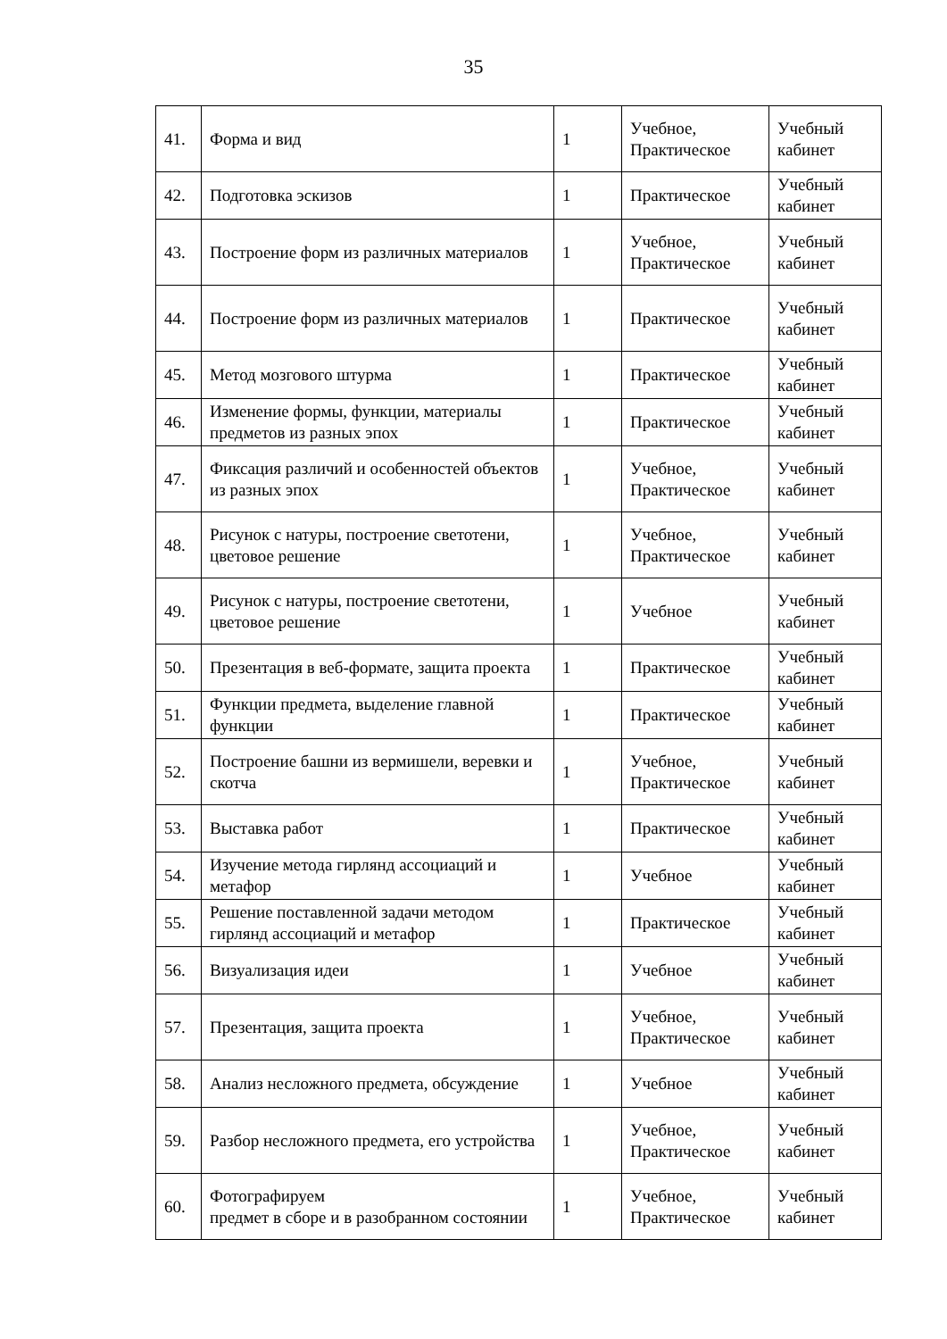35
| 41. | Форма и вид | 1 | Учебное, Практическое | Учебный кабинет |
| 42. | Подготовка эскизов | 1 | Практическое | Учебный кабинет |
| 43. | Построение форм из различных материалов | 1 | Учебное, Практическое | Учебный кабинет |
| 44. | Построение форм из различных материалов | 1 | Практическое | Учебный кабинет |
| 45. | Метод мозгового штурма | 1 | Практическое | Учебный кабинет |
| 46. | Изменение формы, функции, материалы предметов из разных эпох | 1 | Практическое | Учебный кабинет |
| 47. | Фиксация различий и особенностей объектов из разных эпох | 1 | Учебное, Практическое | Учебный кабинет |
| 48. | Рисунок с натуры, построение светотени, цветовое решение | 1 | Учебное, Практическое | Учебный кабинет |
| 49. | Рисунок с натуры, построение светотени, цветовое решение | 1 | Учебное | Учебный кабинет |
| 50. | Презентация в веб-формате, защита проекта | 1 | Практическое | Учебный кабинет |
| 51. | Функции предмета, выделение главной функции | 1 | Практическое | Учебный кабинет |
| 52. | Построение башни из вермишели, веревки и скотча | 1 | Учебное, Практическое | Учебный кабинет |
| 53. | Выставка работ | 1 | Практическое | Учебный кабинет |
| 54. | Изучение метода гирлянд ассоциаций и метафор | 1 | Учебное | Учебный кабинет |
| 55. | Решение поставленной задачи методом гирлянд ассоциаций и метафор | 1 | Практическое | Учебный кабинет |
| 56. | Визуализация идеи | 1 | Учебное | Учебный кабинет |
| 57. | Презентация, защита проекта | 1 | Учебное, Практическое | Учебный кабинет |
| 58. | Анализ несложного предмета, обсуждение | 1 | Учебное | Учебный кабинет |
| 59. | Разбор несложного предмета, его устройства | 1 | Учебное, Практическое | Учебный кабинет |
| 60. | Фотографируем предмет в сборе и в разобранном состоянии | 1 | Учебное, Практическое | Учебный кабинет |